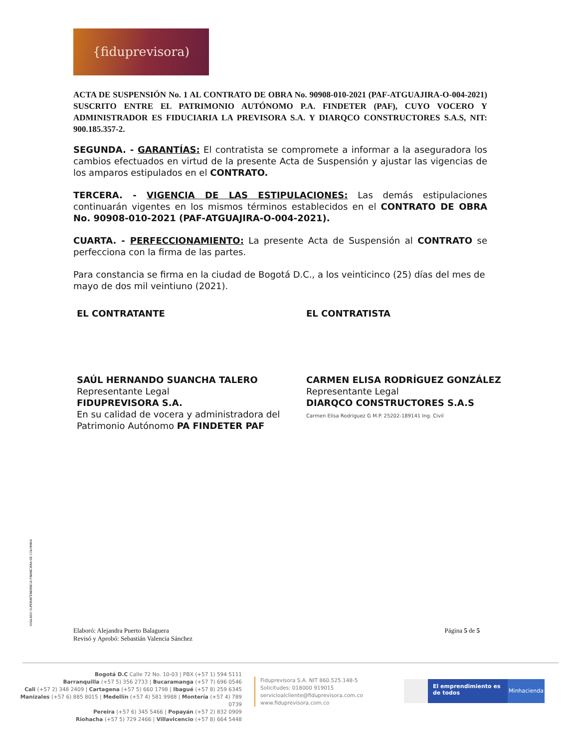{fiduprevisora)
ACTA DE SUSPENSIÓN No. 1 AL CONTRATO DE OBRA No. 90908-010-2021 (PAF-ATGUAJIRA-O-004-2021) SUSCRITO ENTRE EL PATRIMONIO AUTÓNOMO P.A. FINDETER (PAF), CUYO VOCERO Y ADMINISTRADOR ES FIDUCIARIA LA PREVISORA S.A. Y DIARQCO CONSTRUCTORES S.A.S, NIT: 900.185.357-2.
SEGUNDA. - GARANTÍAS: El contratista se compromete a informar a la aseguradora los cambios efectuados en virtud de la presente Acta de Suspensión y ajustar las vigencias de los amparos estipulados en el CONTRATO.
TERCERA. - VIGENCIA DE LAS ESTIPULACIONES: Las demás estipulaciones continuarán vigentes en los mismos términos establecidos en el CONTRATO DE OBRA No. 90908-010-2021 (PAF-ATGUAJIRA-O-004-2021).
CUARTA. - PERFECCIONAMIENTO: La presente Acta de Suspensión al CONTRATO se perfecciona con la firma de las partes.
Para constancia se firma en la ciudad de Bogotá D.C., a los veinticinco (25) días del mes de mayo de dos mil veintiuno (2021).
EL CONTRATANTE
SAÚL HERNANDO SUANCHA TALERO
Representante Legal
FIDUPREVISORA S.A.
En su calidad de vocera y administradora del Patrimonio Autónomo PA FINDETER PAF
EL CONTRATISTA
CARMEN ELISA RODRÍGUEZ GONZÁLEZ
Representante Legal
DIARQCO CONSTRUCTORES S.A.S
Carmen Elisa Rodriguez G M.P. 25202-189141 Ing. Civil
VIGILADO SUPERINTENDENCIA FINANCIERA DE COLOMBIA
Elaboró: Alejandra Puerto Balaguera
Revisó y Aprobó: Sebastián Valencia Sánchez
Página 5 de 5
Bogotá D.C Calle 72 No. 10-03 | PBX (+57 1) 594 5111
Barranquilla (+57 5) 356 2733 | Bucaramanga (+57 7) 696 0546
Cali (+57 2) 348 2409 | Cartagena (+57 5) 660 1798 | Ibagué (+57 8) 259 6345
Manizales (+57 6) 885 8015 | Medellín (+57 4) 581 9988 | Montería (+57 4) 789 0739
Pereira (+57 6) 345 5466 | Popayán (+57 2) 832 0909
Riohacha (+57 5) 729 2466 | Villavicencio (+57 8) 664 5448
Fiduprevisora S.A. NIT 860.525.148-5
Solicitudes: 018000 919015
servicioalcliente@fiduprevisora.com.co
www.fiduprevisora.com.co
El emprendimiento es de todos
Minhacienda